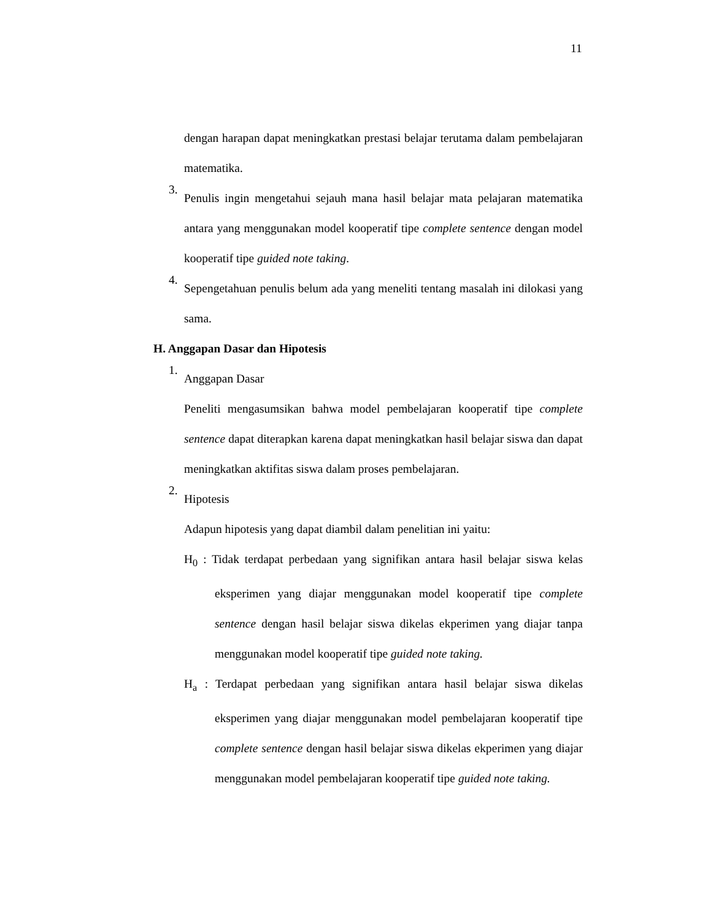11
dengan harapan dapat meningkatkan prestasi belajar terutama dalam pembelajaran matematika.
3.
Penulis ingin mengetahui sejauh mana hasil belajar mata pelajaran matematika antara yang menggunakan model kooperatif tipe complete sentence dengan model kooperatif tipe guided note taking.
4.
Sepengetahuan penulis belum ada yang meneliti tentang masalah ini dilokasi yang sama.
H. Anggapan Dasar dan Hipotesis
1.
Anggapan Dasar
Peneliti mengasumsikan bahwa model pembelajaran kooperatif tipe complete sentence dapat diterapkan karena dapat meningkatkan hasil belajar siswa dan dapat meningkatkan aktifitas siswa dalam proses pembelajaran.
2.
Hipotesis
Adapun hipotesis yang dapat diambil dalam penelitian ini yaitu:
H<sub>0</sub> : Tidak terdapat perbedaan yang signifikan antara hasil belajar siswa kelas eksperimen yang diajar menggunakan model kooperatif tipe complete sentence dengan hasil belajar siswa dikelas ekperimen yang diajar tanpa menggunakan model kooperatif tipe guided note taking.
H<sub>a</sub> : Terdapat perbedaan yang signifikan antara hasil belajar siswa dikelas eksperimen yang diajar menggunakan model pembelajaran kooperatif tipe complete sentence dengan hasil belajar siswa dikelas ekperimen yang diajar menggunakan model pembelajaran kooperatif tipe guided note taking.